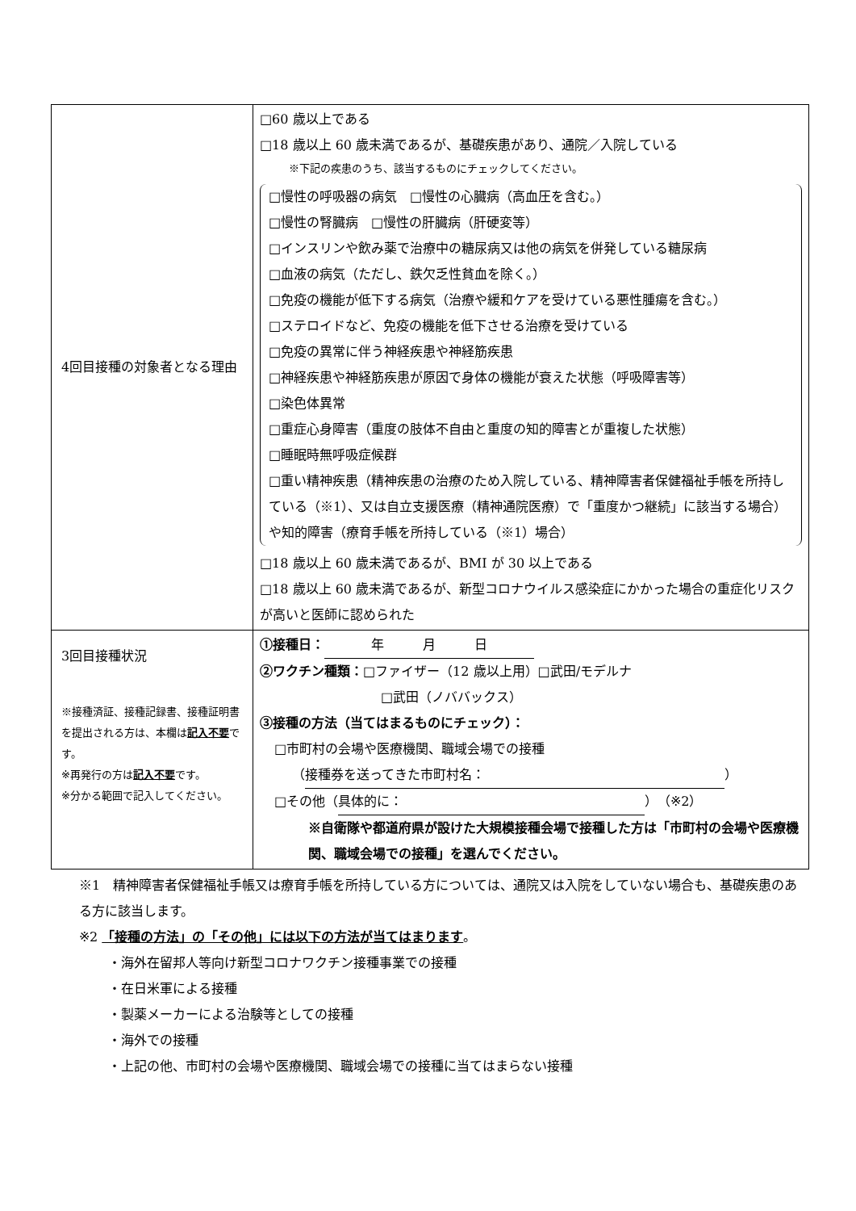| 4回目接種の対象者となる理由 | □60 歳以上である □18 歳以上 60 歳未満であるが、基礎疾患があり、通院／入院している ※下記の疾患のうち、該当するものにチェックしてください。 □慢性の呼吸器の病気 □慢性の心臓病（高血圧を含む。） □慢性の腎臓病 □慢性の肝臓病（肝硬変等） □インスリンや飲み薬で治療中の糖尿病又は他の病気を併発している糖尿病 □血液の病気（ただし、鉄欠乏性貧血を除く。） □免疫の機能が低下する病気（治療や緩和ケアを受けている悪性腫瘍を含む。） □ステロイドなど、免疫の機能を低下させる治療を受けている □免疫の異常に伴う神経疾患や神経筋疾患 □神経疾患や神経筋疾患が原因で身体の機能が衰えた状態（呼吸障害等） □染色体異常 □重症心身障害（重度の肢体不自由と重度の知的障害とが重複した状態） □睡眠時無呼吸症候群 □重い精神疾患（精神疾患の治療のため入院している、精神障害者保健福祉手帳を所持している（※1）、又は自立支援医療（精神通院医療）で「重度かつ継続」に該当する場合）や知的障害（療育手帳を所持している（※1）場合） □18 歳以上 60 歳未満であるが、BMI が 30 以上である □18 歳以上 60 歳未満であるが、新型コロナウイルス感染症にかかった場合の重症化リスクが高いと医師に認められた |
| 3回目接種状況 ※接種済証、接種記録書、接種証明書を提出される方は、本欄は 記入不要 です。 ※再発行の方は 記入不要 です。 ※分かる範囲で記入してください。 | ①接種日： 年 月 日 ②ワクチン種類： □ファイザー（12 歳以上用）□武田/モデルナ □武田（ノババックス） ③接種の方法（当てはまるものにチェック）： □市町村の会場や医療機関、職域会場での接種 （ 接種券を送ってきた市町村名： ） □その他（ 具体的に： ）（※2） ※自衛隊や都道府県が設けた大規模接種会場で接種した方は「市町村の会場や医療機関、職域会場での接種」を選んでください。 |
※1　精神障害者保健福祉手帳又は療育手帳を所持している方については、通院又は入院をしていない場合も、基礎疾患のある方に該当します。
※2 「接種の方法」の「その他」には以下の方法が当てはまります。
・海外在留邦人等向け新型コロナワクチン接種事業での接種
・在日米軍による接種
・製薬メーカーによる治験等としての接種
・海外での接種
・上記の他、市町村の会場や医療機関、職域会場での接種に当てはまらない接種